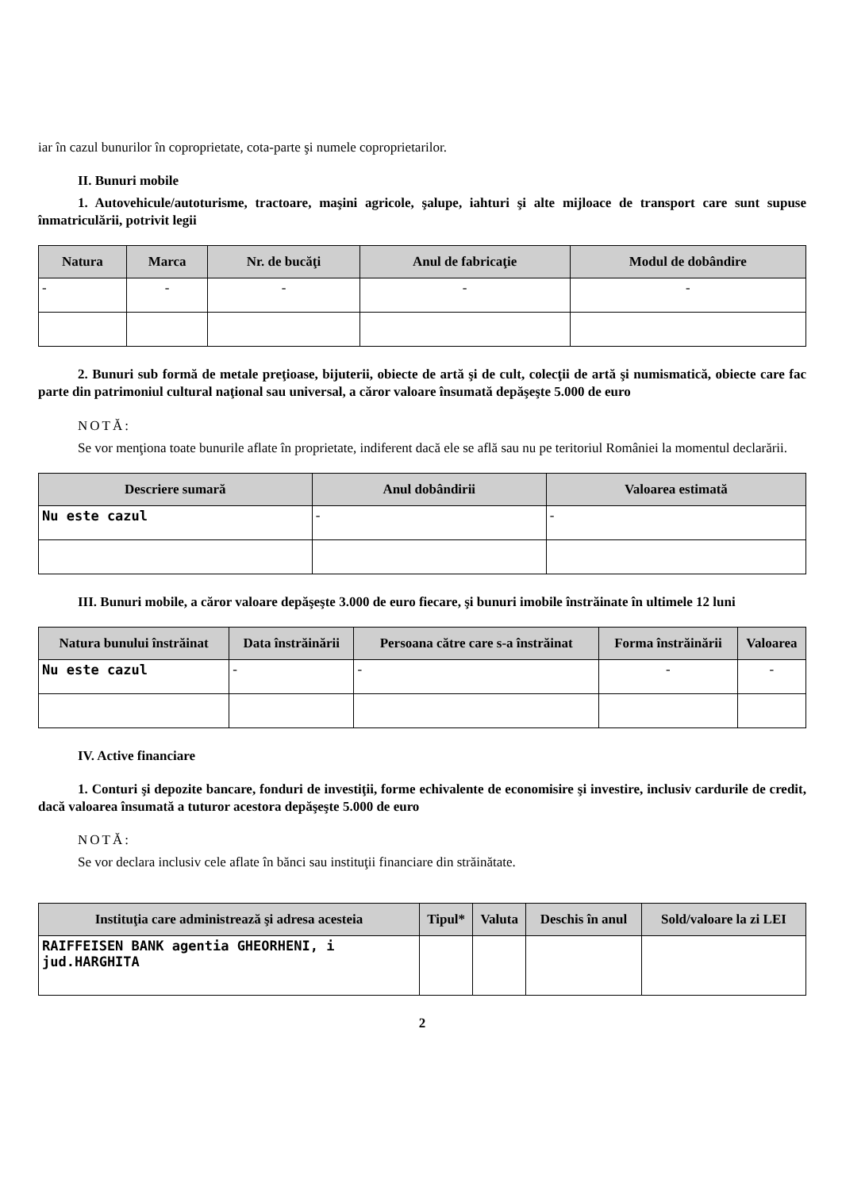iar în cazul bunurilor în coproprietate, cota-parte şi numele coproprietarilor.
II. Bunuri mobile
1. Autovehicule/autoturisme, tractoare, maşini agricole, şalupe, iahturi şi alte mijloace de transport care sunt supuse înmatriculării, potrivit legii
| Natura | Marca | Nr. de bucăţi | Anul de fabricaţie | Modul de dobândire |
| --- | --- | --- | --- | --- |
| - | - | - | - | - |
2. Bunuri sub formă de metale preţioase, bijuterii, obiecte de artă şi de cult, colecţii de artă şi numismatică, obiecte care fac parte din patrimoniul cultural naţional sau universal, a căror valoare însumată depăşeşte 5.000 de euro
NOTĂ:
Se vor menţiona toate bunurile aflate în proprietate, indiferent dacă ele se află sau nu pe teritoriul României la momentul declarării.
| Descriere sumară | Anul dobândirii | Valoarea estimată |
| --- | --- | --- |
| Nu este cazul | - | - |
III. Bunuri mobile, a căror valoare depăşeşte 3.000 de euro fiecare, şi bunuri imobile înstrăinate în ultimele 12 luni
| Natura bunului înstrăinat | Data înstrăinării | Persoana către care s-a înstrăinat | Forma înstrăinării | Valoarea |
| --- | --- | --- | --- | --- |
| Nu este cazul | - | - | - | - |
IV. Active financiare
1. Conturi şi depozite bancare, fonduri de investiţii, forme echivalente de economisire şi investire, inclusiv cardurile de credit, dacă valoarea însumată a tuturor acestora depăşeşte 5.000 de euro
NOTĂ:
Se vor declara inclusiv cele aflate în bănci sau instituţii financiare din străinătate.
| Instituţia care administrează şi adresa acesteia | Tipul* | Valuta | Deschis în anul | Sold/valoare la zi LEI |
| --- | --- | --- | --- | --- |
| RAIFFEISEN BANK agentia GHEORHENI, i jud.HARGHITA | | | | |
2